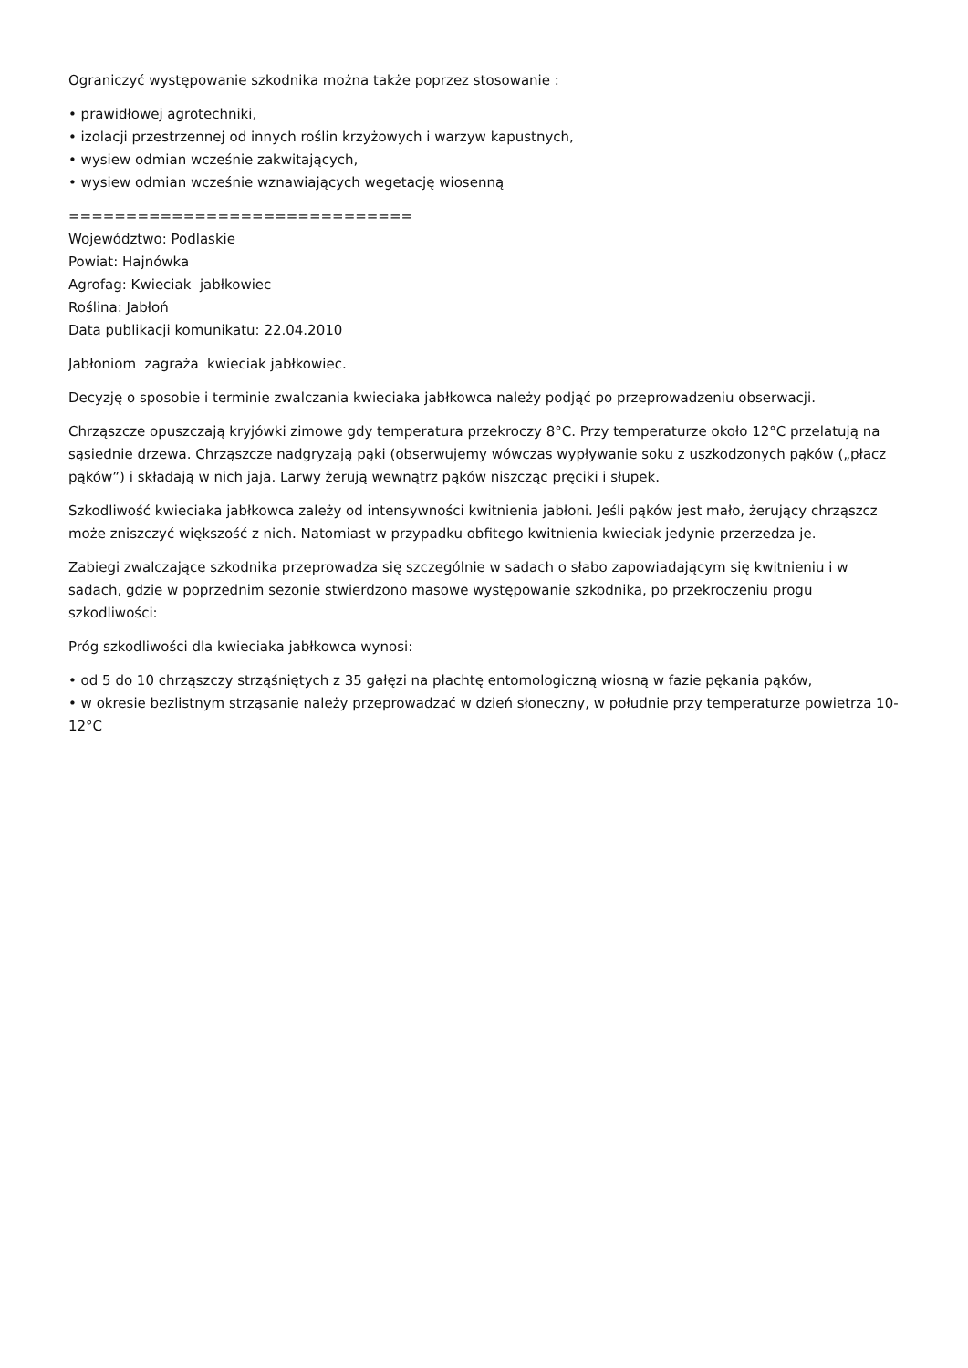Ograniczyć występowanie szkodnika można także poprzez stosowanie :
• prawidłowej agrotechniki,
• izolacji przestrzennej od innych roślin krzyżowych i warzyw kapustnych,
• wysiew odmian wcześnie zakwitających,
• wysiew odmian wcześnie wznawiających wegetację wiosenną
==============================
Województwo: Podlaskie
Powiat: Hajnówka
Agrofag: Kwieciak jabłkowiec
Roślina: Jabłoń
Data publikacji komunikatu: 22.04.2010
Jabłoniom zagraża kwieciak jabłkowiec.
Decyzję o sposobie i terminie zwalczania kwieciaka jabłkowca należy podjąć po przeprowadzeniu obserwacji.
Chrząszcze opuszczają kryjówki zimowe gdy temperatura przekroczy 8°C. Przy temperaturze około 12°C przelatują na sąsiednie drzewa. Chrząszcze nadgryzają pąki (obserwujemy wówczas wypływanie soku z uszkodzonych pąków („płacz pąków”) i składają w nich jaja. Larwy żerują wewnątrz pąków niszcząc pręciki i słupek.
Szkodliwość kwieciaka jabłkowca zależy od intensywności kwitnienia jabłoni. Jeśli pąków jest mało, żerujący chrząszcz może zniszczyć większość z nich. Natomiast w przypadku obfitego kwitnienia kwieciak jedynie przerzedza je.
Zabiegi zwalczające szkodnika przeprowadza się szczególnie w sadach o słabo zapowiadającym się kwitnieniu i w sadach, gdzie w poprzednim sezonie stwierdzono masowe występowanie szkodnika, po przekroczeniu progu szkodliwości:
Próg szkodliwości dla kwieciaka jabłkowca wynosi:
• od 5 do 10 chrząszczy strząśniętych z 35 gałęzi na płachtę entomologiczną wiosną w fazie pękania pąków,
• w okresie bezlistnym strząsanie należy przeprowadzać w dzień słoneczny, w południe przy temperaturze powietrza 10-12°C